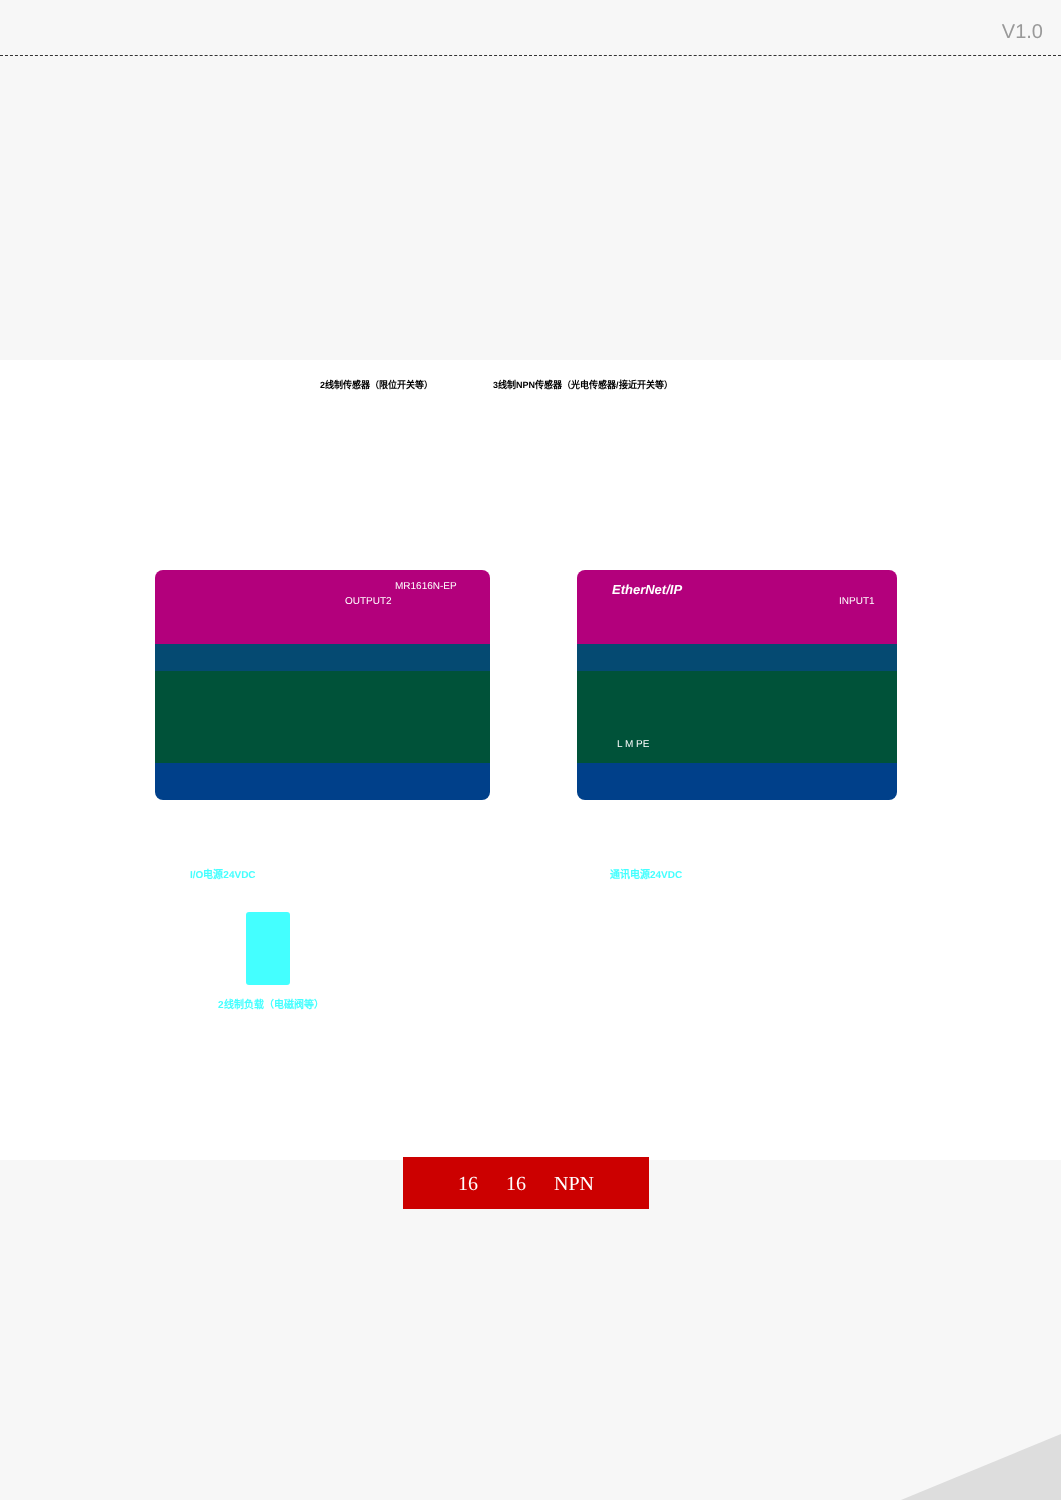V1.0
2线制传感器（限位开关等）
3线制NPN传感器（光电传感器/接近开关等）
MR1616N-EP
OUTPUT2
EtherNet/IP
INPUT1
L M PE
I/O电源24VDC 通讯电源24VDC
2线制负载（电磁阀等）
16 16 NPN